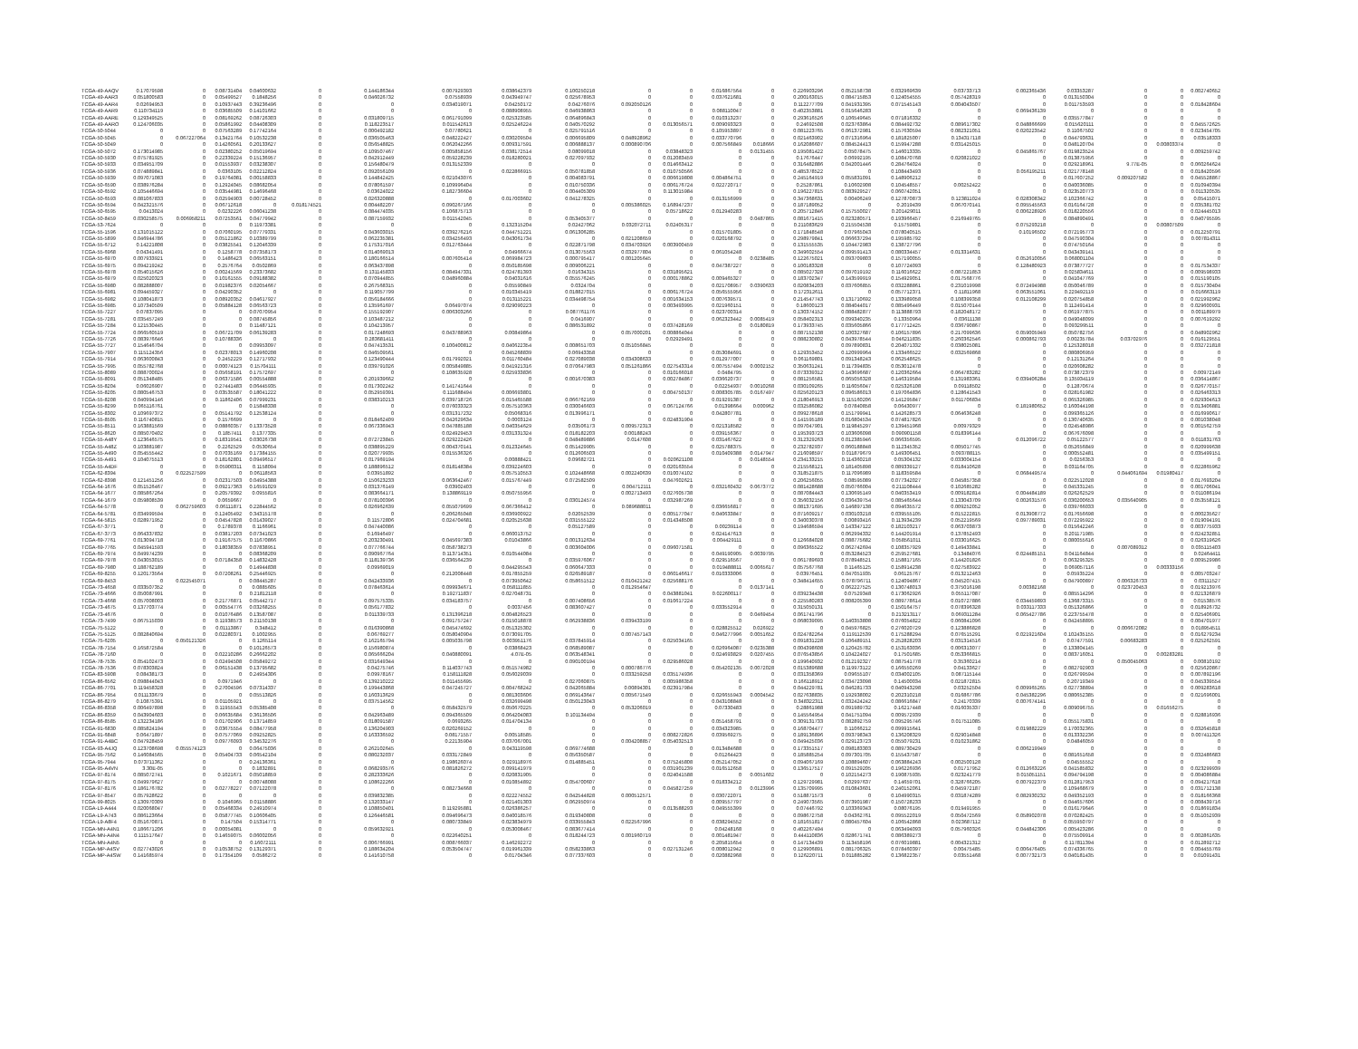| TCGA-49-AAQV | 0.17079598 | 0 | 0.08731404 | 0.04600632 | 0 | 0.144186344 | 0.007929393 | 0.038642379 | 0.100250218 | 0 | 0 | 0.016867564 | 0 | 0.226903296 | 0.052158738 | 0.032969639 | 0.03733713 | 0.002365436 | 0.03353287 | 0 | 0 | 0.002740652 |
| TCGA-49-AAR3 | 0.051800583 | 0 | 0.05499527 | 0.1848256 | 0 | 0.046026732 | 0.07558939 | 0.043949747 | 0.025678953 | 0 | 0 | 0.037621681 | 0 | 0.200163015 | 0.084715853 | 0.124054555 | 0.057428319 | 0 | 0.013150304 | 0 | 0 | 0 |
| TCGA-49-AAR4 | 0.02694953 | 0 | 0.10937443 | 0.39236496 | 0 | 0 | 0.034019071 | 0.04250172 | 0.04276076 | 0.092050126 | 0 | 0 | 0 | 0.112277709 | 0.041931395 | 0.071545143 | 0.004043507 | 0 | 0.011753593 | 0 | 0 | 0.018428604 |
| TCGA-49-AAR9 | 0.110734119 | 0 | 0.03685509 | 0.14101662 | 0 | 0 | 0 | 0.088908955 | 0.046938863 | 0 | 0 | 0.088110047 | 0 | 0.402353881 | 0.015646283 | 0 | 0 | 0.069436139 | 0 | 0 | 0 | 0 |
| TCGA-49-AARE | 0.129349525 | 0 | 0.08169262 | 0.08726303 | 0 | 0.031809715 | 0.061791099 | 0.025323585 | 0.064896843 | 0 | 0 | 0.010313237 | 0 | 0.293616526 | 0.106549645 | 0.071816332 | 0 | 0 | 0.035577847 | 0 | 0 | 0 |
| TCGA-49-AARO | 0.124706035 | 0 | 0.05861992 | 0.04408309 | 0 | 0.118223517 | 0.011542613 | 0.025246224 | 0.040570292 | 0 | 0.013056571 | 0.009093323 | 0 | 0.24692508 | 0.023763864 | 0.084492732 | 0.089617302 | 0.048866699 | 0.015620111 | 0 | 0 | 0.045572625 |
| TCGA-50-5044 | 0 | 0 | 0.07563289 | 0.17742164 | 0 | 0.000492182 | 0.07780621 | 0 | 0.025791516 | 0 | 0 | 0.105953897 | 0 | 0.081223765 | 0.061372981 | 0.157630594 | 0.082321051 | 0.020223542 | 0.11067502 | 0 | 0 | 0.023454705 |
| TCGA-50-5045 | 0 | 0.067227064 | 0.13421764 | 0.10532238 | 0 | 0.036505463 | 0.048222427 | 0.030209504 | 0.006695809 | 0.048928962 | 0 | 0.033770796 | 0 | 0.021463902 | 0.071316964 | 0.181825007 | 0.134317118 | 0 | 0.044793631 | 0 | 0 | 0.03518333 |
| TCGA-50-5049 | 0 | 0 | 0.14260561 | 0.20133627 | 0 | 0.056548825 | 0.062042266 | 0.009317591 | 0.006888137 | 0.000890706 | 0 | 0.007566849 | 0.018666 | 0.162086607 | 0.084524413 | 0.159947288 | 0.031425015 | 0 | 0.048120704 | 0 | 0.00803374 | 0 |
| TCGA-50-5072 | 0.173014985 | 0 | 0.02380252 | 0.05019694 | 0 | 0.109507467 | 0.005858156 | 0.038172514 | 0.08099018 | 0 | 0.03848323 | 0 | 0.0131455 | 0.195081422 | 0.05078475 | 0.146013335 | 0 | 0.045865767 | 0.019823524 | 0 | 0 | 0.009259742 |
| TCGA-50-5930 | 0.075781925 | 0 | 0.22339224 | 0.15136957 | 0 | 0.042912449 | 0.059228239 | 0.018280021 | 0.027097932 | 0 | 0.012083459 | 0 | 0 | 0.17676447 | 0.06992195 | 0.108470768 | 0.020821022 | 0 | 0.013875956 | 0 | 0 | 0 |
| TCGA-50-5933 | 0.034951709 | 0 | 0.01553937 | 0.03238307 | 0 | 0.156480479 | 0.013152339 | 0 | 0 | 0 | 0.014663412 | 0 | 0 | 0.316482886 | 0.042001446 | 0.284764024 | 0 | 0 | 0.029218961 | 9.77E-05 | 0 | 0.060264624 |
| TCGA-50-5936 | 0.074889841 | 0 | 0.0363105 | 0.02212824 | 0 | 0.092056109 | 0 | 0.022866915 | 0.050781858 | 0 | 0.010750566 | 0 | 0 | 0.485378522 | 0 | 0.108443493 | 0 | 0.056195211 | 0.021778148 | 0 | 0 | 0.018420596 |
| TCGA-50-5939 | 0.097071083 | 0 | 0.19764081 | 0.00158833 | 0 | 0.144842425 | 0.021043076 | 0 | 0.004083791 | 0 | 0.006619808 | 0.004864751 | 0 | 0.245164919 | 0.055831091 | 0.148906212 | 0 | 0 | 0.017607252 | 0.009207582 | 0 | 0.045528867 |
| TCGA-50-6590 | 0.038976284 | 0 | 0.12924045 | 0.08682054 | 0 | 0.078061597 | 0.109996404 | 0 | 0.010750336 | 0 | 0.006176724 | 0.022720717 | 0 | 0.25287861 | 0.10602908 | 0.104548557 | 0.00252422 | 0 | 0.040036085 | 0 | 0 | 0.010940394 |
| TCGA-50-6592 | 0.105446694 | 0 | 0.03544981 | 0.14696468 | 0 | 0.03624022 | 0.182736604 | 0 | 0.004405309 | 0 | 0.113015984 | 0 | 0 | 0.196227815 | 0.083929527 | 0.060742051 | 0 | 0 | 0.023520773 | 0 | 0 | 0.011320535 |
| TCGA-50-6593 | 0.081067833 | 0 | 0.02594903 | 0.00728452 | 0 | 0.026320888 | 0 | 0.017003602 | 0.041278325 | 0 | 0 | 0.013156999 | 0 | 0.347368631 | 0.00406249 | 0.127870873 | 0.123811024 | 0.028308342 | 0.102366742 | 0 | 0 | 0.05415071 |
| TCGA-50-6594 | 0.042321576 | 0 | 0.06712618 | 0 | 0.018174521 | 0.004482207 | 0.090267166 | 0 | 0 | 0.005386025 | 0.168947237 | 0 | 0 | 0.187189052 | 0 | 0.2019439 | 0.067070141 | 0.095545563 | 0.016164728 | 0 | 0 | 0.035381702 |
| TCGA-50-6595 | 0.0413024 | 0 | 0.0232226 | 0.06041238 | 0 | 0.084474035 | 0.106875713 | 0 | 0 | 0 | 0.05718622 | 0.012940283 | 0 | 0.205712846 | 0.157550027 | 0.201429011 | 0 | 0.006228926 | 0.018220556 | 0 | 0 | 0.024445013 |
| TCGA-50-8459 | 0.030258575 | 0.006958211 | 0.07253561 | 0.04779942 | 0 | 0.087159932 | 0.011542045 | 0 | 0.053405377 | 0 | 0 | 0 | 0.0487865 | 0.081671415 | 0.023280571 | 0.193966457 | 0.216949765 | 0 | 0.084890491 | 0 | 0 | 0.040795595 |
| TCGA-53-7624 | 0 | 0 | 0 | 0.11973381 | 0 | 0 | 0 | 0.132315204 | 0.02427062 | 0.032072711 | 0.02405317 | 0 | 0 | 0.211083629 | 0.215504538 | 0.15759801 | 0 | 0.075293218 | 0 | 0 | 0.00807509 | 0 |
| TCGA-55-1596 | 0.131015122 | 0 | 0.07060195 | 0.07779331 | 0 | 0.043603015 | 0.039276216 | 0.044751221 | 0.061306285 | 0 | 0 | 0.015701805 | 0 | 0.171848548 | 0.07965043 | 0.078040515 | 0 | 0.10196502 | 0.072195773 | 0 | 0 | 0.012250791 |
| TCGA-55-5899 | 0.046944786 | 0 | 0.05121862 | 0.10389799 | 0 | 0.062235381 | 0.034256493 | 0.043061734 | 0 | 0.021208659 | 0 | 0.020168792 | 0 | 0.298979841 | 0.066637294 | 0.195985792 | 0 | 0 | 0.047590304 | 0 | 0 | 0.007814311 |
| TCGA-55-6712 | 0.14221808 | 0 | 0.03825541 | 0.12046339 | 0 | 0.175317016 | 0.012763444 | 0 | 0.022871798 | 0.034703926 | 0.003900459 | 0 | 0 | 0.131555535 | 0.104472983 | 0.138727796 | 0 | 0 | 0.074750164 | 0 | 0 | 0 |
| TCGA-55-6968 | 0.04341491 | 0 | 0.1258778 | 0.07358173 | 0 | 0.014069013 | 0 | 0.04966674 | 0.013075563 | 0.032977804 | 0 | 0.061054248 | 0 | 0.349602554 | 0.099591413 | 0.080334457 | 0.013314631 | 0 | 0.043439141 | 0 | 0 | 0 |
| TCGA-55-6970 | 0.007933921 | 0 | 0.1486423 | 0.06563151 | 0 | 0.180166514 | 0.007605414 | 0.069984723 | 0.000795417 | 0.001205645 | 0 | 0 | 0.0238485 | 0.122675021 | 0.093709803 | 0.157190055 | 0 | 0.052610056 | 0.068001104 | 0 | 0 | 0 |
| TCGA-55-6975 | 0.094219242 | 0 | 0.2576764 | 0.0502869 | 0 | 0.063437898 | 0 | 0.050185698 | 0.009006221 | 0 | 0 | 0.047387227 | 0 | 0.100183328 | 0 | 0.107724093 | 0 | 0.128480923 | 0.073877727 | 0 | 0 | 0.017534337 |
| TCGA-55-6978 | 0.054015626 | 0 | 0.00241569 | 0.23373682 | 0 | 0.131145833 | 0.084947331 | 0.024781393 | 0.01634315 | 0 | 0.031895621 | 0 | 0 | 0.085027328 | 0.097019192 | 0.116016622 | 0.087221853 | 0 | 0.025834611 | 0 | 0 | 0.009598933 |
| TCGA-55-6979 | 0.025020323 | 0 | 0.10161555 | 0.09188382 | 0 | 0.070944855 | 0.048960884 | 0.04031616 | 0.055576245 | 0 | 0.000178862 | 0.009465327 | 0 | 0.183702347 | 0.143599919 | 0.154929051 | 0.017568776 | 0 | 0.041047769 | 0 | 0 | 0.015190105 |
| TCGA-55-6980 | 0.082888007 | 0 | 0.01982376 | 0.02054667 | 0 | 0.267568315 | 0 | 0.05590849 | 0.0324704 | 0 | 0 | 0.021708957 | 0.0390633 | 0.020834203 | 0.037606855 | 0.032288861 | 0.231019998 | 0.072494988 | 0.050046789 | 0 | 0 | 0.015730404 |
| TCGA-55-6981 | 0.094459327 | 0 | 0.04290352 | 0 | 0 | 0.119057799 | 0 | 0.010345419 | 0.018827015 | 0 | 0.006176724 | 0.056555956 | 0 | 0.172312611 | 0 | 0.057712371 | 0.11811968 | 0.063551061 | 0.229492119 | 0 | 0 | 0.016663119 |
| TCGA-55-6982 | 0.108041873 | 0 | 0.08920352 | 0.04617927 | 0 | 0.056184666 | 0 | 0.013115221 | 0.034498754 | 0 | 0.001634153 | 0.007639571 | 0 | 0.214547743 | 0.131710692 | 0.133989058 | 0.108399358 | 0.012108299 | 0.020754858 | 0 | 0 | 0.021992962 |
| TCGA-55-6985 | 0.107340509 | 0 | 0.05884128 | 0.06563723 | 0 | 0.135961697 | 0.06497074 | 0.029090223 | 0 | 0 | 0.003493995 | 0.021960151 | 0 | 0.18600123 | 0.084044017 | 0.085496449 | 0.015070144 | 0 | 0.112491414 | 0 | 0 | 0.029600931 |
| TCGA-55-7227 | 0.07837095 | 0 | 0 | 0.07070954 | 0 | 0.155192907 | 0.006303266 | 0 | 0.087761176 | 0 | 0 | 0.023700314 | 0 | 0.130374152 | 0.088482877 | 0.113888793 | 0.182048172 | 0 | 0.061977875 | 0 | 0 | 0.001189979 |
| TCGA-55-7281 | 0.035457249 | 0 | 0 | 0.08745856 | 0 | 0.103487212 | 0 | 0 | 0.0416907 | 0 | 0 | 0.062323442 | 0.0085419 | 0.058402313 | 0.099340235 | 0.13350964 | 0.03611138 | 0 | 0.049048099 | 0 | 0 | 0.007619292 |
| TCGA-55-7284 | 0.121530445 | 0 | 0 | 0.11487121 | 0 | 0.104213957 | 0 | 0 | 0.086531892 | 0 | 0.037428169 | 0 | 0.0180819 | 0.173933745 | 0.035605866 | 0.177712425 | 0.036790867 | 0 | 0.093299511 | 0 | 0 | 0 |
| TCGA-55-7724 | 0.066560519 | 0 | 0.06721709 | 0.06139283 | 0 | 0.017248693 | 0.043788963 | 0.00849864 | 0 | 0.057000201 | 0.008864044 | 0 | 0 | 0.087152138 | 0.100327687 | 0.106157896 | 0.217099636 | 0.059005949 | 0.050782756 | 0 | 0 | 0.048902962 |
| TCGA-55-7726 | 0.083976646 | 0 | 0.10788336 | 0 | 0 | 0.283681411 | 0 | 0 | 0 | 0 | 0.02929491 | 0 | 0 | 0.088230802 | 0.043978544 | 0.046211835 | 0.260362546 | 0.000862793 | 0.00235784 | 0.03702976 | 0 | 0.016129551 |
| TCGA-55-7727 | 0.154646704 | 0 | 0 | 0.09953097 | 0 | 0.047413531 | 0.100400812 | 0.040622354 | 0.008651703 | 0.051056845 | 0 | 0 | 0 | 0 | 0.097890831 | 0.204071332 | 0.038025081 | 0 | 0.125328018 | 0 | 0 | 0.032721818 |
| TCGA-55-7907 | 0.115124356 | 0 | 0.02378013 | 0.14960208 | 0 | 0.046509561 | 0 | 0.045268839 | 0.06943358 | 0 | 0 | 0.053084691 | 0 | 0.129353452 | 0.120999964 | 0.133466522 | 0.032569868 | 0 | 0.080806959 | 0 | 0 | 0 |
| TCGA-55-7914 | 0.063600843 | 0 | 0.2452229 | 0.12717932 | 0 | 0.123490444 | 0.017992021 | 0.011760484 | 0.027089038 | 0.034308633 | 0 | 0.012977007 | 0 | 0.061169801 | 0.091348243 | 0.062548625 | 0 | 0 | 0.12131264 | 0 | 0 | 0 |
| TCGA-55-7995 | 0.055782768 | 0 | 0.00074123 | 0.15704111 | 0 | 0.039791026 | 0.005849885 | 0.041921316 | 0.070647983 | 0.051261866 | 0.027543314 | 0.007557494 | 0.0002152 | 0.350631241 | 0.117394835 | 0.053012478 | 0 | 0 | 0.020608282 | 0 | 0 | 0 |
| TCGA-55-8089 | 0.088700024 | 0 | 0.05658191 | 0.17572697 | 0 | 0 | 0.108635928 | 0.025933836 | 0 | 0 | 0.010166018 | 0.0484795 | 0 | 0.073339312 | 0.143696687 | 0.120362664 | 0.064783282 | 0 | 0.073872379 | 0 | 0 | 0.00972149 |
| TCGA-55-8091 | 0.051348485 | 0 | 0.06371586 | 0.00554888 | 0 | 0.201939662 | 0 | 0 | 0.001670383 | 0 | 0.002784867 | 0.036620737 | 0 | 0.081256581 | 0.065056328 | 0.146319584 | 0.131983361 | 0.039406284 | 0.135934119 | 0 | 0 | 0.036414867 |
| TCGA-55-8204 | 0.06026907 | 0 | 0.27441483 | 0.06445935 | 0 | 0.017302242 | 0.141741644 | 0 | 0 | 0 | 0 | 0.02254937 | 0.0010268 | 0.030109265 | 0.116056047 | 0.025326108 | 0.09118502 | 0 | 0.12870674 | 0 | 0 | 0.026770157 |
| TCGA-55-8205 | 0.080546753 | 0 | 0.03535587 | 0.18041222 | 0 | 0.052959391 | 0.111688494 | 0.006693801 | 0 | 0 | 0.004750137 | 0.008305785 | 0.0167497 | 0.025620123 | 0.096586013 | 0.197064836 | 0.128641543 | 0 | 0.028161982 | 0 | 0 | 0.026463313 |
| TCGA-55-8208 | 0.040994146 | 0 | 0.11862406 | 0.07999231 | 0 | 0.038310213 | 0.039718726 | 0.015465588 | 0.066762169 | 0 | 0 | 0.019291387 | 0 | 0.218046913 | 0.115160206 | 0.141295847 | 0.011706834 | 0 | 0.065326985 | 0 | 0 | 0.029304613 |
| TCGA-55-8299 | 0.065116761 | 0 | 0 | 0.15848338 | 0 | 0 | 0.076033323 | 0.057510363 | 0.030046603 | 0 | 0.067124766 | 0.01398664 | 0.000962 | 0.032586082 | 0.07840858 | 0.06430977 | 0 | 0.181980652 | 0.160044198 | 0 | 0 | 0.013406881 |
| TCGA-55-8302 | 0.109697372 | 0 | 0.05141792 | 0.12538124 | 0 | 0 | 0.031317232 | 0.05068316 | 0.013996171 | 0 | 0 | 0.042807781 | 0 | 0.099278618 | 0.151799941 | 0.142628573 | 0.064636248 | 0 | 0.099365126 | 0 | 0 | 0.016990617 |
| TCGA-55-8505 | 0.116740815 | 0 | 0.1576699 | 0 | 0 | 0.018462409 | 0.042629634 | 0.0003124 | 0 | 0 | 0.024831904 | 0 | 0 | 0.141595189 | 0.016804534 | 0.074817826 | 0 | 0 | 0.130740635 | 0 | 0 | 0.001038048 |
| TCGA-55-8511 | 0.163881569 | 0 | 0.08860357 | 0.13373528 | 0 | 0.067336943 | 0.047885188 | 0.040354629 | 0.03506173 | 0.009572313 | 0 | 0.021318582 | 0 | 0.097047901 | 0.119845297 | 0.139451968 | 0.00979329 | 0 | 0.024548986 | 0 | 0 | 0.001562759 |
| TCGA-55-8620 | 0.085070402 | 0 | 0.1857411 | 0.1377335 | 0 | 0 | 0.024929453 | 0.031331324 | 0.018182203 | 0.00188243 | 0 | 0.039156367 | 0 | 0.195393723 | 0.103606098 | 0.090901158 | 0.018396144 | 0 | 0.067676098 | 0 | 0 | 0 |
| TCGA-55-A48Y | 0.123646575 | 0 | 0.18319541 | 0.03026738 | 0 | 0.072723845 | 0.029222426 | 0 | 0.048489886 | 0.0147608 | 0 | 0.031467622 | 0 | 0.312329263 | 0.012385946 | 0.066356595 | 0 | 0.012096722 | 0.05122577 | 0 | 0 | 0.011831763 |
| TCGA-55-A48Z | 0.103881987 | 0 | 0.2262529 | 0.0530654 | 0 | 0.038895229 | 0.004370141 | 0.012324645 | 0.051429905 | 0 | 0 | 0.025788375 | 0 | 0.232782937 | 0.060188848 | 0.112345352 | 0.005017745 | 0 | 0.052656849 | 0 | 0 | 0.020999638 |
| TCGA-55-A490 | 0.054555442 | 0 | 0.07035169 | 0.17384155 | 0 | 0.020779935 | 0.015536326 | 0 | 0.012606503 | 0 | 0 | 0.010409388 | 0.0147947 | 0.216098597 | 0.011879679 | 0.149306451 | 0.093788115 | 0 | 0.000552481 | 0 | 0 | 0.035499151 |
| TCGA-55-A491 | 0.104075513 | 0 | 0.18162801 | 0.09496517 | 0 | 0.017969194 | 0 | 0.00888421 | 0.09682721 | 0 | 0.020621108 | 0 | 0.0148554 | 0.234133215 | 0.114360218 | 0.05304132 | 0.033004154 | 0 | 0.0256353 | 0 | 0 | 0 |
| TCGA-55-A4DF | 0 | 0 | 0.05900311 | 0.1158094 | 0 | 0.188896512 | 0.018148384 | 0.039224603 | 0 | 0 | 0.020163554 | 0 | 0 | 0.215568121 | 0.181405898 | 0.089339127 | 0.018410628 | 0 | 0.031164705 | 0 | 0 | 0.022865962 |
| TCGA-62-8394 | 0 | 0.022527599 | 0 | 0.06118563 | 0 | 0.03951892 | 0 | 0.057510553 | 0.102448668 | 0.002240639 | 0.010074102 | 0 | 0 | 0.318521875 | 0.117096989 | 0.118359584 | 0 | 0.068449574 | 0 | 0.044061694 | 0.01980417 | 0 |
| TCGA-62-8398 | 0.121451256 | 0 | 0.02317503 | 0.04954388 | 0 | 0.150623233 | 0.063642467 | 0.015767449 | 0.072582509 | 0 | 0.047602621 | 0 | 0 | 0.206256055 | 0.08595089 | 0.077342027 | 0.045857358 | 0 | 0.022512028 | 0 | 0 | 0.017693204 |
| TCGA-64-1676 | 0.051526467 | 0 | 0.09217363 | 0.16591029 | 0 | 0.031376149 | 0.03902403 | 0 | 0 | 0.004712111 | 0 | 0.032160432 | 0.0673772 | 0.081428688 | 0.050766004 | 0.211108444 | 0.102685282 | 0 | 0.045331245 | 0 | 0 | 0.001706041 |
| TCGA-64-1677 | 0.085867264 | 0 | 0.20579392 | 0.0955816 | 0 | 0.083664171 | 0.138869119 | 0.050755956 | 0 | 0.002713493 | 0.027605738 | 0 | 0 | 0.087084443 | 0.130695149 | 0.040353419 | 0.009182814 | 0.004484189 | 0.026262529 | 0 | 0 | 0.011086194 |
| TCGA-64-1679 | 0.059808539 | 0 | 0.0659667 | 0 | 0 | 0.078100396 | 0 | 0 | 0.030124574 | 0 | 0.032987269 | 0 | 0 | 0.356032156 | 0.036439754 | 0.085465644 | 0.133043709 | 0.002631576 | 0.030200653 | 0.035640905 | 0 | 0.053558121 |
| TCGA-64-5778 | 0 | 0.062759603 | 0.06111871 | 0.22844562 | 0 | 0.026962639 | 0.055079699 | 0.067366412 | 0 | 0.089688011 | 0 | 0.036656817 | 0 | 0.081371695 | 0.146897138 | 0.094635572 | 0.009252052 | 0 | 0.039766033 | 0 | 0 | 0 |
| TCGA-64-5781 | 0.034999594 | 0 | 0.12405492 | 0.34315178 | 0 | 0 | 0.206265048 | 0.036900922 | 0.02052539 | 0 | 0.005177047 | 0.040633847 | 0 | 0.071609217 | 0.030103218 | 0.039555105 | 0.015222815 | 0.013908772 | 0.017656698 | 0 | 0 | 0.000235627 |
| TCGA-64-5815 | 0.028971952 | 0 | 0.04547828 | 0.01439027 | 0 | 0.11572806 | 0.024704681 | 0.020525638 | 0.031555122 | 0 | 0.014348508 | 0 | 0 | 0.340030378 | 0.00893416 | 0.113934239 | 0.052219569 | 0.097789031 | 0.072295922 | 0 | 0 | 0.019094191 |
| TCGA-67-3771 | 0 | 0 | 0.1789378 | 0.1166961 | 0 | 0.047440086 | 0 | 0 | 0.05127589 | 0 | 0 | 0.00239114 | 0 | 0.194686594 | 0.143347122 | 0.182103217 | 0.063703873 | 0 | 0.015642246 | 0 | 0 | 0.003775933 |
| TCGA-67-3773 | 0.064337832 | 0 | 0.03817203 | 0.07341023 | 0 | 0.16946497 | 0 | 0.060013752 | 0 | 0 | 0 | 0.024147613 | 0 | 0 | 0.062994332 | 0.144201914 | 0.137852493 | 0 | 0.201171985 | 0 | 0 | 0.024232851 |
| TCGA-69-7761 | 0.013094718 | 0 | 0.19167575 | 0.11670866 | 0 | 0.203230491 | 0.045697383 | 0.01043866 | 0.001312634 | 0 | 0 | 0.004429111 | 0 | 0.126684028 | 0.088775682 | 0.058561011 | 0.033016625 | 0 | 0.080055616 | 0 | 0 | 0.026319626 |
| TCGA-69-7765 | 0.045941593 | 0 | 0.18038359 | 0.07838951 | 0 | 0.077766744 | 0.058738273 | 0 | 0.003604006 | 0 | 0.096071581 | 0 | 0 | 0.096365522 | 0.062742694 | 0.108357929 | 0.149433841 | 0 | 0 | 0.007089312 | 0 | 0.035115403 |
| TCGA-69-7974 | 0.049974239 | 0 | 0 | 0.08368209 | 0 | 0.090967764 | 0.113714351 | 0.010544084 | 0 | 0 | 0 | 0.049190905 | 0.0039795 | 0 | 0.053284523 | 0.259527681 | 0.13484076 | 0.024485151 | 0.041164844 | 0 | 0 | 0.02464411 |
| TCGA-69-7978 | 0.043053015 | 0 | 0.07184358 | 0.14832428 | 0 | 0.118139736 | 0.036564239 | 0 | 0.035976067 | 0 | 0 | 0.029516567 | 0 | 0.061789693 | 0.078948521 | 0.158817165 | 0.144201826 | 0 | 0.063295325 | 0 | 0 | 0.009529986 |
| TCGA-69-7980 | 0.188762189 | 0 | 0 | 0.14944838 | 0 | 0.09969019 | 0 | 0.044295543 | 0.060647333 | 0 | 0 | 0.019488811 | 0.0065617 | 0.057567768 | 0.11465125 | 0.158914238 | 0.027583922 | 0 | 0.069057116 | 0 | 0.00333156 | 0 |
| TCGA-69-8255 | 0.120173564 | 0 | 0.07208261 | 0.25446925 | 0 | 0 | 0.212008448 | 0.017855259 | 0.026589187 | 0 | 0.060146617 | 0.010333006 | 0 | 0.03976451 | 0.047051935 | 0.06125767 | 0.013212463 | 0 | 0.05935224 | 0 | 0 | 0.005703247 |
| TCGA-69-8453 | 0 | 0.022545071 | 0 | 0.08445287 | 0 | 0.042433936 | 0 | 0.073950642 | 0.058651512 | 0.010421242 | 0.025688176 | 0 | 0 | 0.348414655 | 0.078796711 | 0.124094867 | 0.045207415 | 0 | 0.047900897 | 0.006326733 | 0 | 0.03111527 |
| TCGA-73-4658 | 0.033507352 | 0 | 0 | 0.0885605 | 0 | 0.078463614 | 0.099934671 | 0.058111855 | 0 | 0.012954647 | 0 | 0 | 0.0137141 | 0 | 0.062227525 | 0.130748013 | 0.375016198 | 0.00382168 | 0 | 0.023720453 | 0 | 0.019213976 |
| TCGA-73-4666 | 0.050087991 | 0 | 0 | 0.21812118 | 0 | 0 | 0.192711837 | 0.027048731 | 0 | 0 | 0.043881041 | 0.022600117 | 0 | 0.039234438 | 0.07529348 | 0.173062926 | 0.055117087 | 0 | 0.085514296 | 0 | 0 | 0.021326879 |
| TCGA-73-4668 | 0.057008003 | 0 | 0.21776871 | 0.05442717 | 0 | 0.097575335 | 0.034183757 | 0 | 0.007408656 | 0 | 0.010617224 | 0 | 0 | 0.225580283 | 0.008205399 | 0.089778614 | 0.010727886 | 0.034459893 | 0.136873315 | 0 | 0 | 0.01538576 |
| TCGA-73-4675 | 0.137703774 | 0 | 0.00554776 | 0.03268255 | 0 | 0.056177832 | 0 | 0.0037456 | 0.083607427 | 0 | 0 | 0.033552914 | 0 | 0.315050131 | 0 | 0.150164757 | 0.078396328 | 0.033117333 | 0.051326866 | 0 | 0 | 0.018926732 |
| TCGA-73-4676 | 0 | 0 | 0.01076486 | 0.13587087 | 0 | 0.011339733 | 0.131396218 | 0.004826523 | 0 | 0 | 0 | 0 | 0.0469454 | 0.061741796 | 0 | 0.213213117 | 0.069311284 | 0.065427786 | 0.223755478 | 0 | 0 | 0.025406901 |
| TCGA-73-7499 | 0.067515039 | 0 | 0.11938573 | 0.21150138 | 0 | 0 | 0.091757247 | 0.015018878 | 0.062938836 | 0.039433199 | 0 | 0 | 0 | 0.068039095 | 0.140353808 | 0.076054822 | 0.060841096 | 0 | 0.042458895 | 0 | 0 | 0.004701977 |
| TCGA-75-5122 | 0 | 0 | 0.01113867 | 0.348412 | 0 | 0.016390868 | 0.045474692 | 0.051325302 | 0 | 0 | 0 | 0.028825512 | 0.026922 | 0 | 0.045976825 | 0.276020729 | 0.123886828 | 0 | 0 | 0.006672082 | 0 | 0.018954511 |
| TCGA-75-5125 | 0.082840694 | 0 | 0.02280371 | 0.1002955 | 0 | 0.06769277 | 0.058040904 | 0.073091705 | 0 | 0.007457143 | 0 | 0.046277996 | 0.0051652 | 0.024782264 | 0.119112539 | 0.175288294 | 0.076515291 | 0.021921604 | 0.102435155 | 0 | 0 | 0.016279234 |
| TCGA-75-6205 | 0 | 0.050121326 | 0 | 0.1265114 | 0 | 0.162165794 | 0.005035798 | 0.003951176 | 0.037845914 | 0 | 0.025034165 | 0 | 0 | 0.091831228 | 0.106489151 | 0.252828203 | 0.031314516 | 0 | 0.07477591 | 0.00683283 | 0 | 0.025262591 |
| TCGA-78-7154 | 0.165872584 | 0 | 0 | 0.10126573 | 0 | 0.156980874 | 0 | 0.03868423 | 0.068589087 | 0 | 0 | 0.026964087 | 0.0235388 | 0.004398608 | 0.120425782 | 0.153163036 | 0.006313077 | 0 | 0.133804145 | 0 | 0 | 0 |
| TCGA-78-7160 | 0 | 0 | 0.02210286 | 0.26662202 | 0 | 0.065666204 | 0.040880091 | 4.07E-05 | 0.063548341 | 0 | 0 | 0.024693829 | 0.0207455 | 0.076543856 | 0.104224027 | 0.17501685 | 0.053366815 | 0 | 0.083716051 | 0 | 0.00283281 | 0 |
| TCGA-78-7535 | 0.054102473 | 0 | 0.02494508 | 0.05849272 | 0 | 0.031649344 | 0 | 0 | 0.090100194 | 0 | 0.029586028 | 0 | 0 | 0.199640932 | 0.012192327 | 0.087541778 | 0.35360214 | 0 | 0 | 0.050045063 | 0 | 0.00810192 |
| TCGA-78-7536 | 0.078303824 | 0 | 0.06151438 | 0.13795682 | 0 | 0.04275746 | 0.114037743 | 0.051574982 | 0 | 0.000786776 | 0 | 0.054202135 | 0.0072028 | 0.015389688 | 0.119973122 | 0.166550269 | 0.04133627 | 0 | 0.082792903 | 0 | 0 | 0.025620867 |
| TCGA-83-5908 | 0.08438173 | 0 | 0 | 0.24954306 | 0 | 0.09978167 | 0.158111828 | 0.056029039 | 0 | 0.033259258 | 0.035174936 | 0 | 0 | 0.031358369 | 0.09655107 | 0.034002105 | 0.087115144 | 0 | 0.026799594 | 0 | 0 | 0.007892196 |
| TCGA-86-6562 | 0.098844043 | 0 | 0.0971946 | 0 | 0 | 0.139210222 | 0.011455695 | 0 | 0.027060875 | 0 | 0.005986358 | 0 | 0 | 0.166118912 | 0.034723098 | 0.14500034 | 0.021872815 | 0 | 0.20719349 | 0 | 0 | 0.045339554 |
| TCGA-86-7701 | 0.119458328 | 0 | 0.27004596 | 0.07314337 | 0 | 0.199443868 | 0.047245727 | 0.004768242 | 0.042065884 | 0.00894301 | 0.023917984 | 0 | 0 | 0.044229781 | 0.046281733 | 0.040943298 | 0.03252504 | 0.009965265 | 0.027738894 | 0 | 0 | 0.009283618 |
| TCGA-86-7954 | 0.011133679 | 0 | 0 | 0.05513826 | 0 | 0.160313629 | 0 | 0.081303606 | 0.069143647 | 0.005671549 | 0 | 0.026655943 | 0.0004542 | 0.027638835 | 0.192938002 | 0.202310218 | 0.016867786 | 0.045382296 | 0.080652385 | 0 | 0 | 0.021696001 |
| TCGA-86-8279 | 0.10875391 | 0 | 0.01105921 | 0 | 0 | 0.037514562 | 0 | 0.032699498 | 0.050123043 | 0 | 0 | 0.043108848 | 0 | 0.348322311 | 0.032424242 | 0.086616847 | 0.24170339 | 0.007674141 | 0 | 0 | 0 | 0 |
| TCGA-86-8358 | 0.006497898 | 0 | 0.11955543 | 0.05385408 | 0 | 0 | 0.058432579 | 0.050670225 | 0 | 0.053206019 | 0 | 0.07330483 | 0 | 0.28861988 | 0.091989732 | 0.16217448 | 0.016035337 | 0 | 0.009096755 | 0 | 0.01656275 | 0 |
| TCGA-86-8359 | 0.043904603 | 0 | 0.06635684 | 0.36136506 | 0 | 0.042963489 | 0.094365509 | 0.064204083 | 0.101134494 | 0 | 0 | 0 | 0 | 0.145564954 | 0.041751094 | 0.009572939 | 0 | 0 | 0 | 0 | 0 | 0.028816936 |
| TCGA-86-8585 | 0.132234186 | 0 | 0.01702906 | 0.13714859 | 0 | 0.018091587 | 0.0693265 | 0.014704134 | 0 | 0 | 0 | 0.051458791 | 0 | 0.309131733 | 0.082892759 | 0.095295746 | 0.017511085 | 0 | 0.055175831 | 0 | 0 | 0 |
| TCGA-91-6830 | 0.085824194 | 0 | 0.03675554 | 0.08477958 | 0 | 0.136204903 | 0.020269152 | 0 | 0 | 0 | 0 | 0.034323985 | 0 | 0.168704477 | 0.11066212 | 0.099915641 | 0 | 0.019882229 | 0.170032365 | 0 | 0 | 0.032645818 |
| TCGA-91-6848 | 0.06471897 | 0 | 0.07577069 | 0.09252825 | 0 | 0.163336592 | 0.08171557 | 0.00518585 | 0 | 0 | 0.008272826 | 0.039569275 | 0 | 0.189136896 | 0.093798343 | 0.136208329 | 0.029014848 | 0 | 0.013332236 | 0 | 0 | 0.007411326 |
| TCGA-91-A4BC | 0.047928459 | 0 | 0.09776093 | 0.34532276 | 0 | 0 | 0.22135904 | 0.037067001 | 0 | 0.004208857 | 0.054032513 | 0 | 0 | 0.049425036 | 0.029123723 | 0.055079231 | 0.010231862 | 0 | 0.04846059 | 0 | 0 | 0 |
| TCGA-93-A4JQ | 0.123708698 | 0.055574123 | 0 | 0.06475036 | 0 | 0.262102645 | 0 | 0.043119598 | 0.069774688 | 0 | 0 | 0.013484688 | 0 | 0.173351517 | 0.098183303 | 0.089730429 | 0 | 0.006219949 | 0 | 0 | 0 | 0 |
| TCGA-95-7562 | 0.146084565 | 0 | 0.05404733 | 0.06542104 | 0 | 0.080232037 | 0.033172849 | 0 | 0.056350587 | 0 | 0 | 0.01264423 | 0 | 0.185885254 | 0.097301705 | 0.155437587 | 0 | 0 | 0.081651658 | 0 | 0 | 0.032486683 |
| TCGA-95-7944 | 0.073711362 | 0 | 0 | 0.24136361 | 0 | 0 | 0.198626074 | 0.029118976 | 0.014885451 | 0 | 0.075245808 | 0.052147052 | 0 | 0.094067169 | 0.108894607 | 0.063884243 | 0.002500128 | 0 | 0.04555552 | 0 | 0 | 0 |
| TCGA-95-A4VN | 3.30E-05 | 0 | 0 | 0.1832891 | 0 | 0.068293576 | 0.081826272 | 0.099141979 | 0 | 0 | 0.031901239 | 0.016512658 | 0 | 0.136517517 | 0.091529205 | 0.196226936 | 0.01717952 | 0.012663226 | 0.041585832 | 0 | 0 | 0.023299939 |
| TCGA-97-8174 | 0.085072741 | 0 | 0.1021671 | 0.05018859 | 0 | 0.282333626 | 0 | 0.020831905 | 0 | 0 | 0.024041588 | 0 | 0.0051602 | 0 | 0.102154273 | 0.190875935 | 0.023241779 | 0.015051151 | 0.094794198 | 0 | 0 | 0.004086884 |
| TCGA-97-8175 | 0.049979627 | 0 | 0 | 0.00748088 | 0 | 0.108622266 | 0 | 0.010854892 | 0.054700607 | 0 | 0 | 0.018334212 | 0 | 0.129729981 | 0.02997637 | 0.14659701 | 0.328766205 | 0.007922379 | 0.012817953 | 0 | 0 | 0.094217618 |
| TCGA-97-8176 | 0.186176782 | 0 | 0.02778227 | 0.07122078 | 0 | 0 | 0.082734668 | 0 | 0 | 0 | 0.045827259 | 0 | 0.0123996 | 0.135709995 | 0.010843601 | 0.240152061 | 0.045972187 | 0 | 0.109468679 | 0 | 0 | 0.031712138 |
| TCGA-97-8547 | 0.057928622 | 0 | 0 | 0 | 0 | 0.039832385 | 0 | 0.022274552 | 0.042544828 | 0.000512571 | 0 | 0.030722071 | 0 | 0.518871573 | 0 | 0.104990315 | 0.031874289 | 0.082930232 | 0.049352193 | 0 | 0 | 0.018166368 |
| TCGA-99-8025 | 0.130970309 | 0 | 0.1046965 | 0.01158886 | 0 | 0.132033147 | 0 | 0.021401303 | 0.062950974 | 0 | 0 | 0.009557797 | 0 | 0.249073565 | 0.073901987 | 0.150728233 | 0 | 0 | 0.044657606 | 0 | 0 | 0.008439716 |
| TCGA-L9-A444 | 0.020068047 | 0 | 0.05468334 | 0.24910974 | 0 | 0.108850401 | 0.119295881 | 0.026386257 | 0 | 0 | 0.013588293 | 0.049555399 | 0 | 0.07446792 | 0.103369343 | 0.08076195 | 0.019491955 | 0 | 0.016179646 | 0 | 0 | 0.018691834 |
| TCGA-L9-A743 | 0.086123664 | 0 | 0.05877745 | 0.10606405 | 0 | 0.126446581 | 0.094696473 | 0.040018576 | 0.019340808 | 0 | 0 | 0 | 0 | 0.098672758 | 0.04362761 | 0.095522019 | 0.050472569 | 0.058902078 | 0.070282425 | 0 | 0 | 0.051052939 |
| TCGA-L9-A8F4 | 0.051670871 | 0 | 0.147504 | 0.15314771 | 0 | 0 | 0.080733849 | 0.023834979 | 0.033955843 | 0.022567996 | 0 | 0.038294552 | 0 | 0.181651817 | 0.080457604 | 0.106542868 | 0.023687112 | 0 | 0.055950797 | 0 | 0 | 0 |
| TCGA-MN-A4N1 | 0.186671206 | 0 | 0.00054081 | 0 | 0 | 0.059632921 | 0 | 0.053008467 | 0.083677414 | 0 | 0 | 0.04248168 | 0 | 0.402267494 | 0 | 0.063494093 | 0.057960326 | 0.044842306 | 0.005423286 | 0 | 0 | 0 |
| TCGA-MN-A4N4 | 0.111517647 | 0 | 0.14659075 | 0.06002056 | 0 | 0 | 0.022640251 | 0 | 0.018244723 | 0.001960719 | 0 | 0.001481947 | 0 | 0.444110836 | 0.028671741 | 0.086389273 | 0 | 0 | 0.075509914 | 0 | 0 | 0.002861635 |
| TCGA-MN-A4N5 | 0 | 0 | 0 | 0.16072111 | 0 | 0.006766991 | 0.008766037 | 0.146292272 | 0 | 0 | 0 | 0.205815654 | 0 | 0.147134439 | 0.113458196 | 0.076019881 | 0.004321312 | 0 | 0.117811394 | 0 | 0 | 0.012892712 |
| TCGA-MP-A4SV | 0.027743026 | 0 | 0.10538752 | 0.13129371 | 0 | 0.188634204 | 0.053504747 | 0.019961339 | 0.058233863 | 0 | 0.027131246 | 0.008012942 | 0 | 0.129906891 | 0.081706325 | 0.078460397 | 0.00475485 | 0.006476405 | 0.074336765 | 0 | 0 | 0.004455769 |
| TCGA-MP-A4SW | 0.141685974 | 0 | 0.17354109 | 0.0586272 | 0 | 0.141610758 | 0 | 0.01704346 | 0.077337603 | 0 | 0 | 0.020882968 | 0 | 0.126220711 | 0.011885282 | 0.136822357 | 0.03551468 | 0.007732173 | 0.040181435 | 0 | 0 | 0.01091431 |